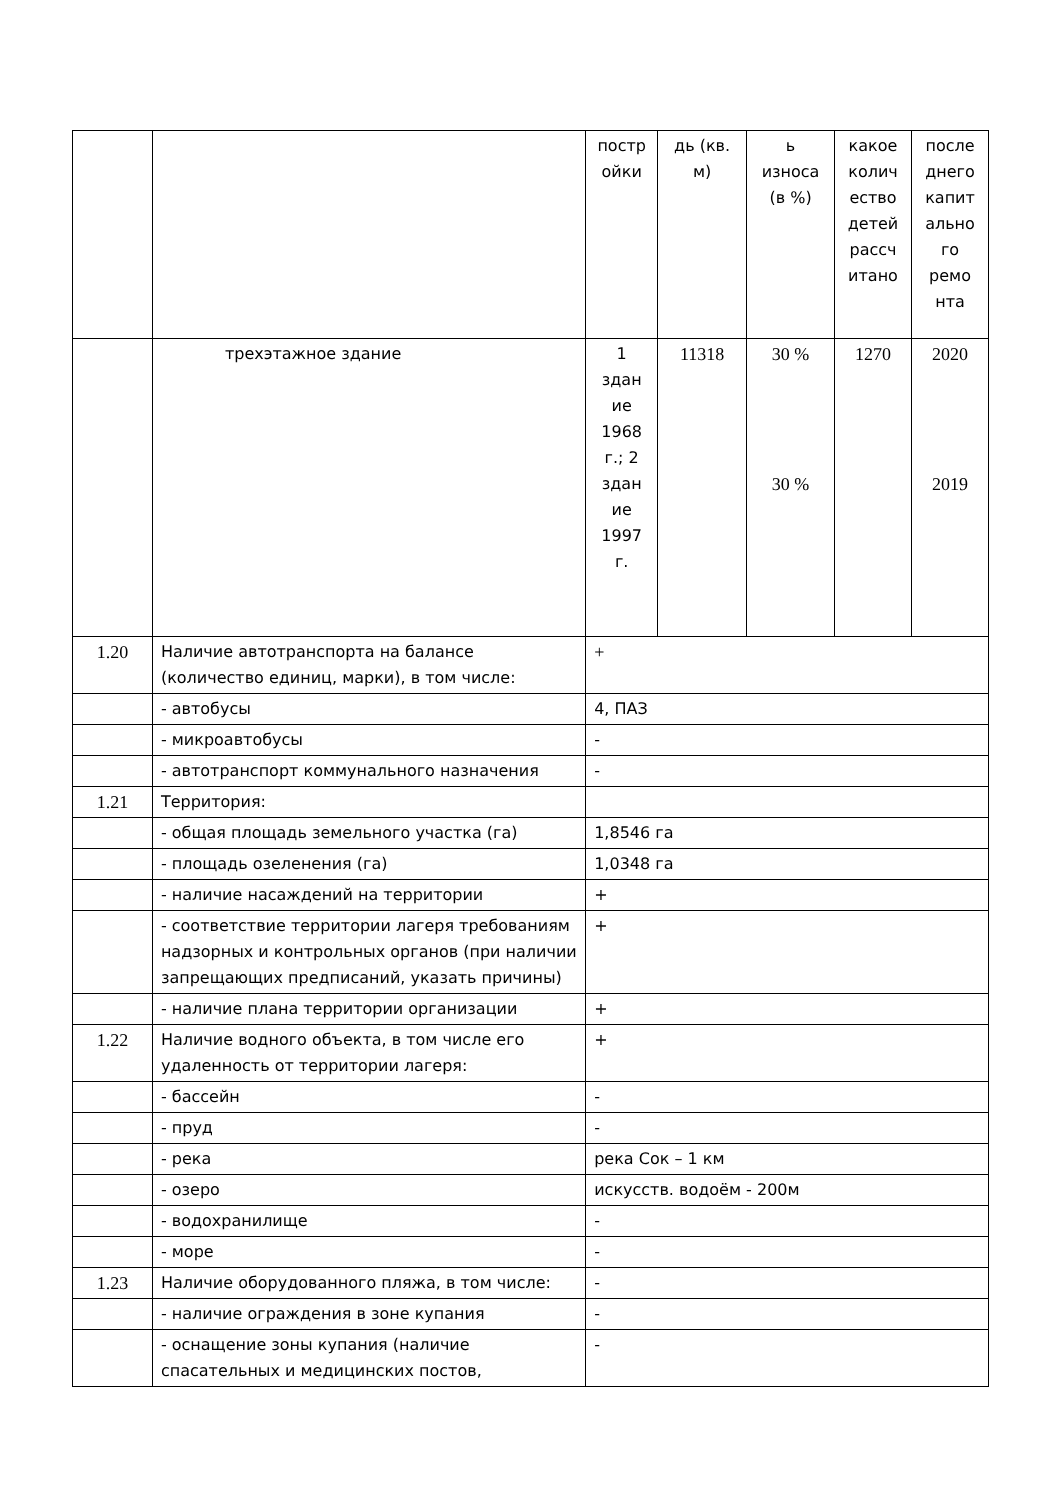| | | постр ойки | дь (кв. м) | ь износа (в %) | какое колич ество детей рассч итано | после днего капит ально го ремо нта |
| | трехэтажное здание | 1 здан ие 1968 г.; 2 здан ие 1997 г. | 11318 | 30 % 30 % | 1270 | 2020 2019 |
| 1.20 | Наличие автотранспорта на балансе (количество единиц, марки), в том числе: | + | | | | |
| | - автобусы | 4, ПАЗ | | | | |
| | - микроавтобусы | - | | | | |
| | - автотранспорт коммунального назначения | - | | | | |
| 1.21 | Территория: | | | | | |
| | - общая площадь земельного участка (га) | 1,8546 га | | | | |
| | - площадь озеленения (га) | 1,0348 га | | | | |
| | - наличие насаждений на территории | + | | | | |
| | - соответствие территории лагеря требованиям надзорных и контрольных органов (при наличии запрещающих предписаний, указать причины) | + | | | | |
| | - наличие плана территории организации | + | | | | |
| 1.22 | Наличие водного объекта, в том числе его удаленность от территории лагеря: | + | | | | |
| | - бассейн | - | | | | |
| | - пруд | - | | | | |
| | - река | река Сок – 1 км | | | | |
| | - озеро | искусств. водоём - 200м | | | | |
| | - водохранилище | - | | | | |
| | - море | - | | | | |
| 1.23 | Наличие оборудованного пляжа, в том числе: | - | | | | |
| | - наличие ограждения в зоне купания | - | | | | |
| | - оснащение зоны купания (наличие спасательных и медицинских постов, | - | | | | |